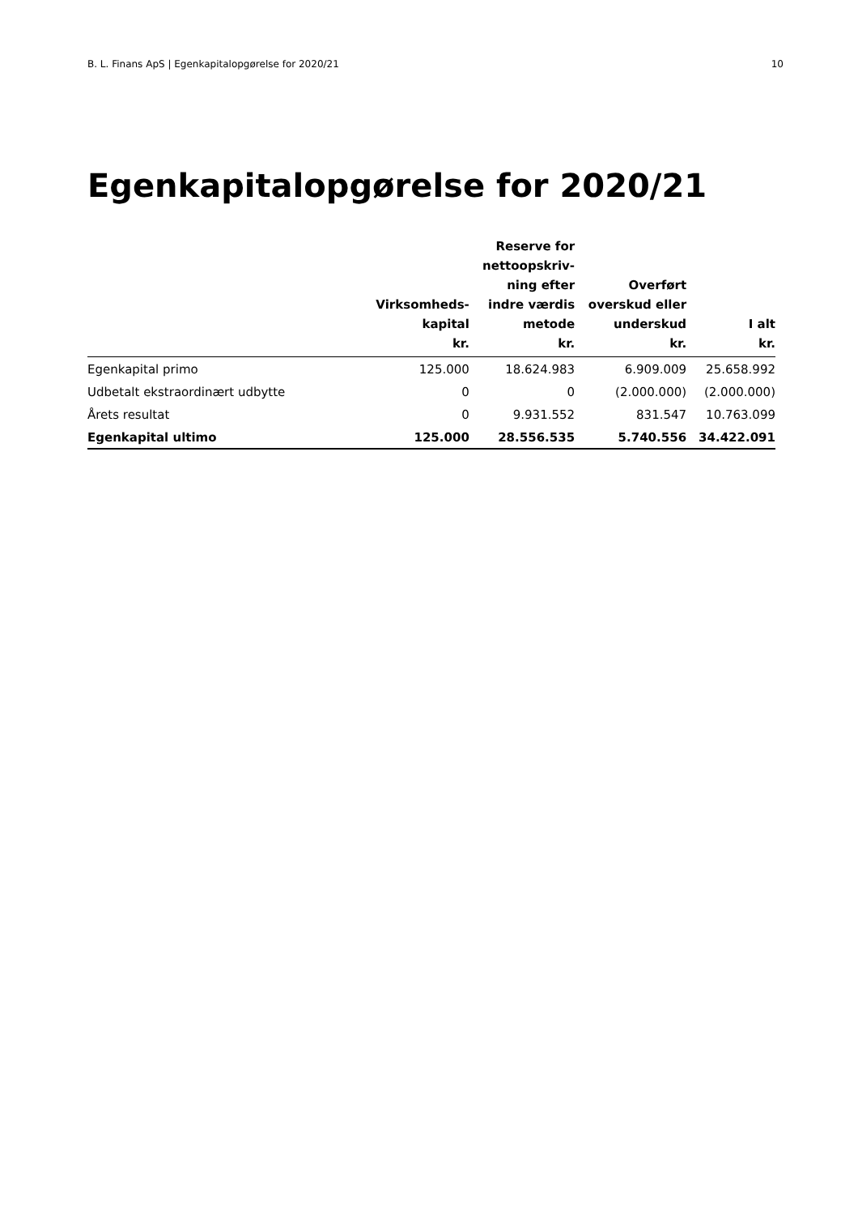B. L. Finans ApS | Egenkapitalopgørelse for 2020/21 10
Egenkapitalopgørelse for 2020/21
| | Virksomheds- kapital kr. | Reserve for nettoopskriv- ning efter indre værdis metode kr. | Overført overskud eller underskud kr. | I alt kr. |
| --- | --- | --- | --- | --- |
| Egenkapital primo | 125.000 | 18.624.983 | 6.909.009 | 25.658.992 |
| Udbetalt ekstraordinært udbytte | 0 | 0 | (2.000.000) | (2.000.000) |
| Årets resultat | 0 | 9.931.552 | 831.547 | 10.763.099 |
| Egenkapital ultimo | 125.000 | 28.556.535 | 5.740.556 | 34.422.091 |